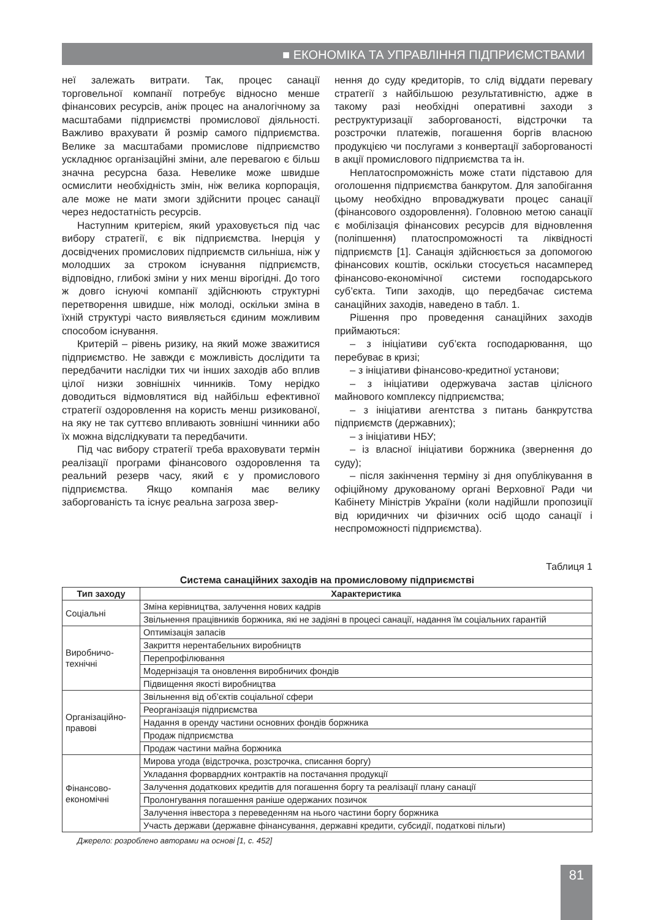■ ЕКОНОМІКА ТА УПРАВЛІННЯ ПІДПРИЄМСТВАМИ
неї залежать витрати. Так, процес санації торговельної компанії потребує відносно менше фінансових ресурсів, аніж процес на аналогічному за масштабами підприємстві промислової діяльності. Важливо врахувати й розмір самого підприємства. Велике за масштабами промислове підприємство ускладнює організаційні зміни, але перевагою є більш значна ресурсна база. Невелике може швидше осмислити необхідність змін, ніж велика корпорація, але може не мати змоги здійснити процес санації через недостатність ресурсів.
Наступним критерієм, який ураховується під час вибору стратегії, є вік підприємства. Інерція у досвідчених промислових підприємств сильніша, ніж у молодших за строком існування підприємств, відповідно, глибокі зміни у них менш вірогідні. До того ж довго існуючі компанії здійснюють структурні перетворення швидше, ніж молоді, оскільки зміна в їхній структурі часто виявляється єдиним можливим способом існування.
Критерій – рівень ризику, на який може зважитися підприємство. Не завжди є можливість дослідити та передбачити наслідки тих чи інших заходів або вплив цілої низки зовнішніх чинників. Тому нерідко доводиться відмовлятися від найбільш ефективної стратегії оздоровлення на користь менш ризикованої, на яку не так суттєво впливають зовнішні чинники або їх можна відслідкувати та передбачити.
Під час вибору стратегії треба враховувати термін реалізації програми фінансового оздоровлення та реальний резерв часу, який є у промислового підприємства. Якщо компанія має велику заборгованість та існує реальна загроза звер-
нення до суду кредиторів, то слід віддати перевагу стратегії з найбільшою результативністю, адже в такому разі необхідні оперативні заходи з реструктуризації заборгованості, відстрочки та розстрочки платежів, погашення боргів власною продукцією чи послугами з конвертації заборгованості в акції промислового підприємства та ін.
Неплатоспроможність може стати підставою для оголошення підприємства банкрутом. Для запобігання цьому необхідно впроваджувати процес санації (фінансового оздоровлення). Головною метою санації є мобілізація фінансових ресурсів для відновлення (поліпшення) платоспроможності та ліквідності підприємств [1]. Санація здійснюється за допомогою фінансових коштів, оскільки стосується насамперед фінансово-економічної системи господарського суб’єкта. Типи заходів, що передбачає система санаційних заходів, наведено в табл. 1.
Рішення про проведення санаційних заходів приймаються:
– з ініціативи суб’єкта господарювання, що перебуває в кризі;
– з ініціативи фінансово-кредитної установи;
– з ініціативи одержувача застав цілісного майнового комплексу підприємства;
– з ініціативи агентства з питань банкрутства підприємств (державних);
– з ініціативи НБУ;
– із власної ініціативи боржника (звернення до суду);
– після закінчення терміну зі дня опублікування в офіційному друкованому органі Верховної Ради чи Кабінету Міністрів України (коли надійшли пропозиції від юридичних чи фізичних осіб щодо санації і неспроможності підприємства).
Таблиця 1
Система санаційних заходів на промисловому підприємстві
| Тип заходу | Характеристика |
| --- | --- |
| Соціальні | Зміна керівництва, залучення нових кадрів |
| | Звільнення працівників боржника, які не задіяні в процесі санації, надання їм соціальних гарантій |
| Виробничо- технічні | Оптимізація запасів |
| | Закриття нерентабельних виробництв |
| | Перепрофілювання |
| | Модернізація та оновлення виробничих фондів |
| | Підвищення якості виробництва |
| Організаційно- правові | Звільнення від об’єктів соціальної сфери |
| | Реорганізація підприємства |
| | Надання в оренду частини основних фондів боржника |
| | Продаж підприємства |
| | Продаж частини майна боржника |
| Фінансово- економічні | Мирова угода (відстрочка, розстрочка, списання боргу) |
| | Укладання форвардних контрактів на постачання продукції |
| | Залучення додаткових кредитів для погашення боргу та реалізації плану санації |
| | Пролонгування погашення раніше одержаних позичок |
| | Залучення інвестора з переведенням на нього частини боргу боржника |
| | Участь держави (державне фінансування, державні кредити, субсидії, податкові пільги) |
Джерело: розроблено авторами на основі [1, с. 452]
81